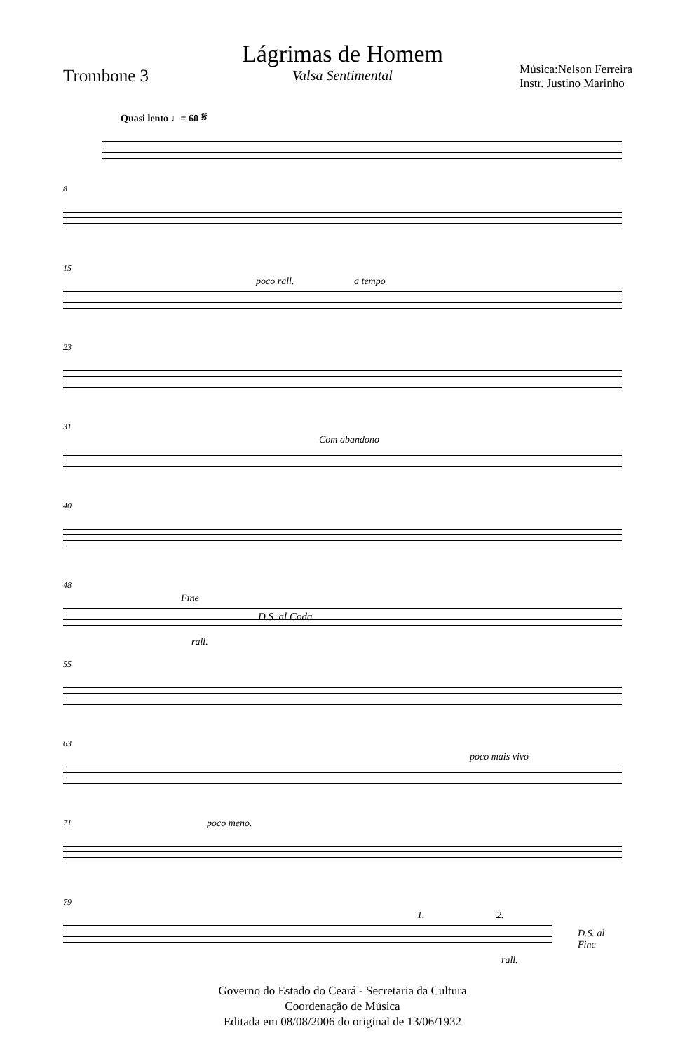Lágrimas de Homem
Valsa Sentimental
Trombone 3
Música:Nelson Ferreira
Instr. Justino Marinho
Quasi lento ♩= 60 𝄋
8
15
poco rall. a tempo
23
31
Com abandono
40
48
Fine
D.S. al Coda
rall.
55
63
poco mais vivo
71 poco meno.
79
1. 2.
D.S. al Fine
rall.
Governo do Estado do Ceará - Secretaria da Cultura
Coordenação de Música
Editada em 08/08/2006 do original de 13/06/1932